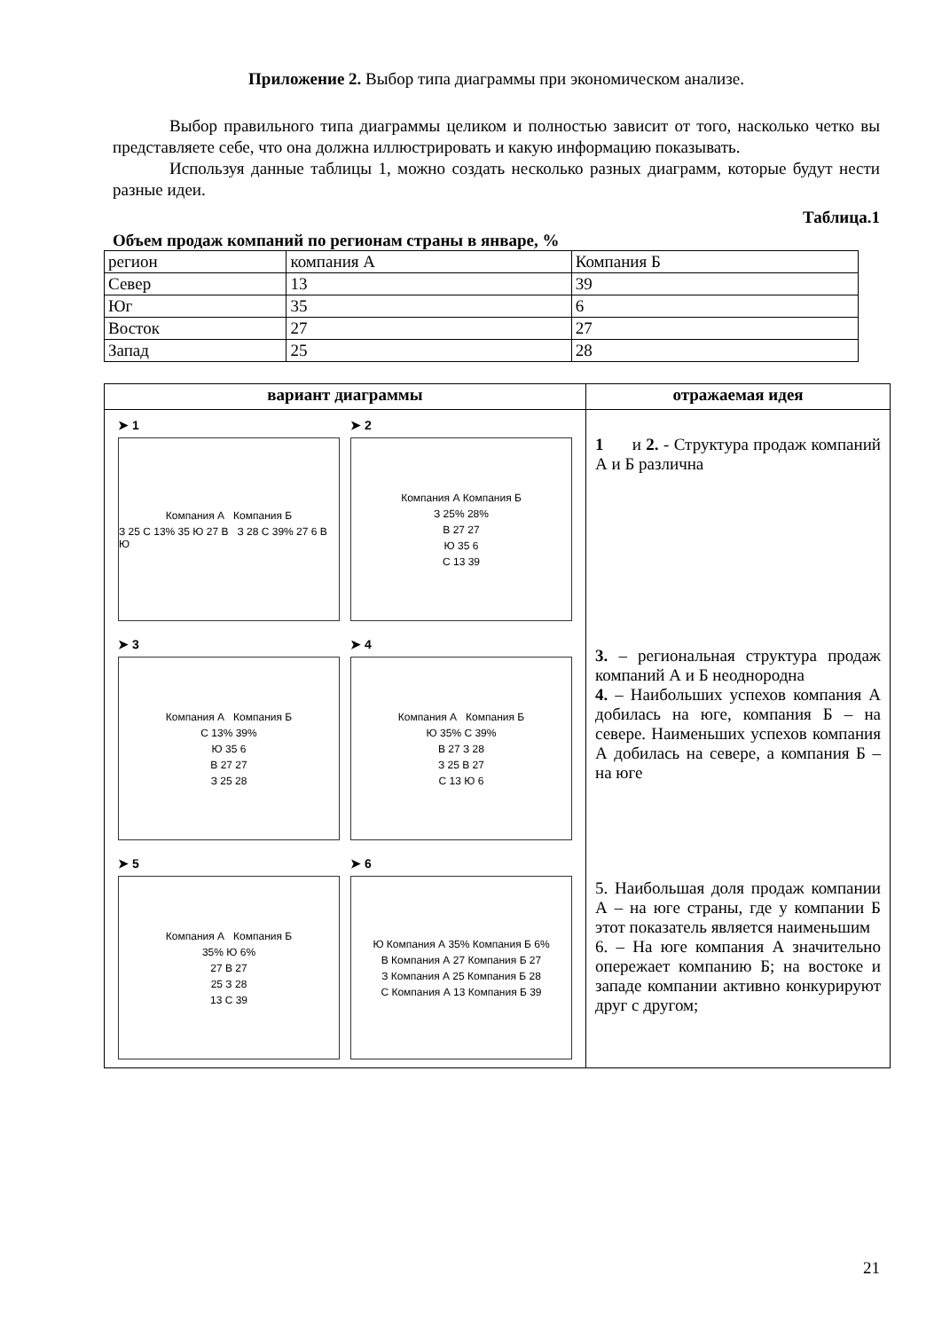Приложение 2. Выбор типа диаграммы при экономическом анализе.
Выбор правильного типа диаграммы целиком и полностью зависит от того, насколько четко вы представляете себе, что она должна иллюстрировать и какую информацию показывать.
Используя данные таблицы 1, можно создать несколько разных диаграмм, которые будут нести разные идеи.
Таблица.1
Объем продаж компаний по регионам страны в январе, %
| регион | компания А | Компания Б |
| Север | 13 | 39 |
| Юг | 35 | 6 |
| Восток | 27 | 27 |
| Запад | 25 | 28 |
| вариант диаграммы | отражаемая идея |
| --- | --- |
| ➤ 1 Компания А Компания Б З 25 С 13% 35 Ю 27 В З 28 С 39% 27 6 В Ю ➤ 2 Компания А Компания Б З 25% 28% В 27 27 Ю 35 6 С 13 39 ➤ 3 Компания А Компания Б С 13% 39% Ю 35 6 В 27 27 З 25 28 ➤ 4 Компания А Компания Б Ю 35% С 39% В 27 З 28 З 25 В 27 С 13 Ю 6 ➤ 5 Компания А Компания Б 35% Ю 6% 27 В 27 25 З 28 13 С 39 ➤ 6 Ю Компания А 35% Компания Б 6% В Компания А 27 Компания Б 27 З Компания А 25 Компания Б 28 С Компания А 13 Компания Б 39 | 1 и 2. - Структура продаж компаний А и Б различна 3. – региональная структура продаж компаний А и Б неоднородна 4. – Наибольших успехов компания А добилась на юге, компания Б – на севере. Наименьших успехов компания А добилась на севере, а компания Б – на юге 5. Наибольшая доля продаж компании А – на юге страны, где у компании Б этот показатель является наименьшим 6. – На юге компания А значительно опережает компанию Б; на востоке и западе компании активно конкурируют друг с другом; |
21